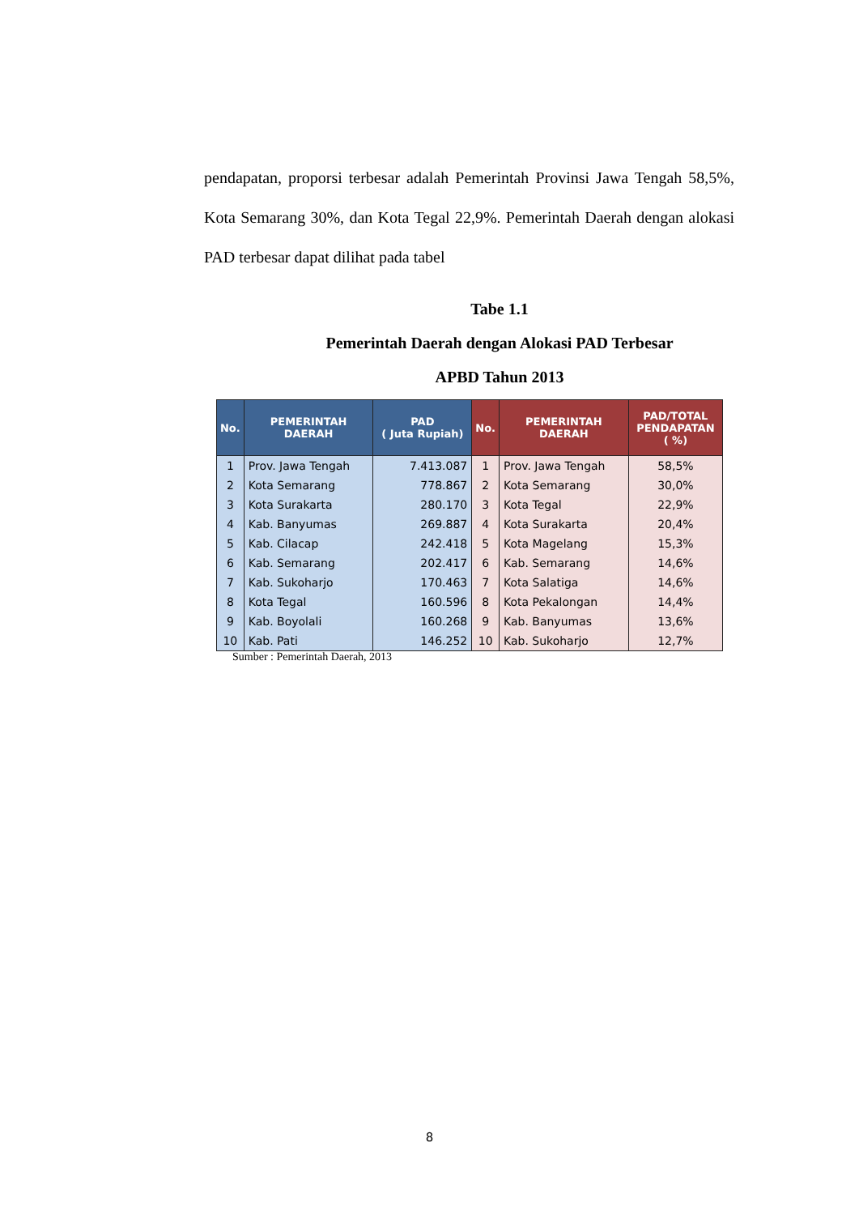pendapatan, proporsi terbesar adalah Pemerintah Provinsi Jawa Tengah 58,5%, Kota Semarang 30%, dan Kota Tegal 22,9%. Pemerintah Daerah dengan alokasi PAD terbesar dapat dilihat pada tabel
Tabe 1.1
Pemerintah Daerah dengan Alokasi PAD Terbesar
APBD Tahun 2013
| No. | PEMERINTAH DAERAH | PAD ( Juta Rupiah) | No. | PEMERINTAH DAERAH | PAD/TOTAL PENDAPATAN ( %) |
| --- | --- | --- | --- | --- | --- |
| 1 | Prov. Jawa Tengah | 7.413.087 | 1 | Prov. Jawa Tengah | 58,5% |
| 2 | Kota Semarang | 778.867 | 2 | Kota Semarang | 30,0% |
| 3 | Kota Surakarta | 280.170 | 3 | Kota Tegal | 22,9% |
| 4 | Kab. Banyumas | 269.887 | 4 | Kota Surakarta | 20,4% |
| 5 | Kab. Cilacap | 242.418 | 5 | Kota Magelang | 15,3% |
| 6 | Kab. Semarang | 202.417 | 6 | Kab. Semarang | 14,6% |
| 7 | Kab. Sukoharjo | 170.463 | 7 | Kota Salatiga | 14,6% |
| 8 | Kota Tegal | 160.596 | 8 | Kota Pekalongan | 14,4% |
| 9 | Kab. Boyolali | 160.268 | 9 | Kab. Banyumas | 13,6% |
| 10 | Kab. Pati | 146.252 | 10 | Kab. Sukoharjo | 12,7% |
Sumber : Pemerintah Daerah, 2013
8